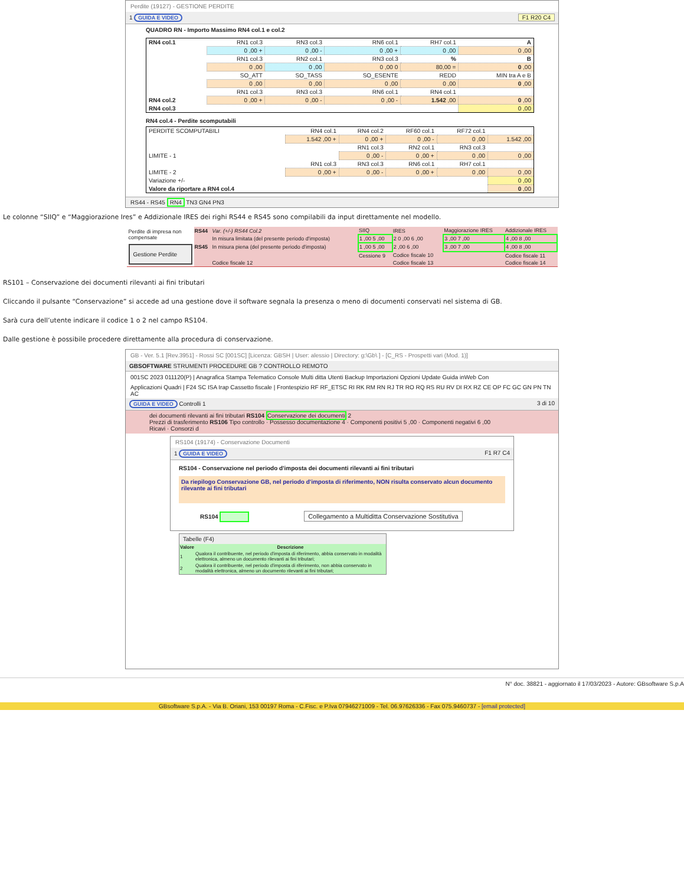Perdite (19127) - GESTIONE PERDITE
1 GUIDA E VIDEO F1 R20 C4
QUADRO RN - Importo Massimo RN4 col.1 e col.2
| RN4 col.1 | RN1 col.3 | RN3 col.3 | RN6 col.1 | RH7 col.1 | A |
| | 0 ,00 + | 0 ,00 - | 0 ,00 + | 0 ,00 | 0 ,00 |
| | RN1 col.3 | RN2 col.1 | RN3 col.3 | % | B |
| | 0 ,00 | 0 ,00 | 0 ,00 0 | 80,00 = | 0 ,00 |
| | SO_ATT | SO_TASS | SO_ESENTE | REDD | MIN tra A e B |
| | 0 ,00 | 0 ,00 | 0 ,00 | 0 ,00 | 0 ,00 |
| | RN1 col.3 | RN3 col.3 | RN6 col.1 | RN4 col.1 | |
| RN4 col.2 | 0 ,00 + | 0 ,00 - | 0 ,00 - | 1.542 ,00 | 0 ,00 |
| RN4 col.3 | | | | | 0 ,00 |
RN4 col.4 - Perdite scomputabili
| PERDITE SCOMPUTABILI | RN4 col.1 | RN4 col.2 | RF60 col.1 | RF72 col.1 | |
| | 1.542 ,00 + | 0 ,00 + | 0 ,00 - | 0 ,00 | 1.542 ,00 |
| | | RN1 col.3 | RN2 col.1 | RN3 col.3 | |
| LIMITE - 1 | | 0 ,00 - | 0 ,00 + | 0 ,00 | 0 ,00 |
| | RN1 col.3 | RN3 col.3 | RN6 col.1 | RH7 col.1 | |
| LIMITE - 2 | 0 ,00 + | 0 ,00 - | 0 ,00 + | 0 ,00 | 0 ,00 |
| Variazione +/- | | | | | 0 ,00 |
| Valore da riportare a RN4 col.4 | | | | | 0 ,00 |
RS44 - RS45 RN4 TN3 GN4 PN3
Le colonne “SIIQ” e “Maggiorazione Ires” e Addizionale IRES dei righi RS44 e RS45 sono compilabili da input direttamente nel modello.
Perdite di impresa non compensate
Gestione Perdite
| RS44 | Var. (+/-) RS44 Col.2 | SIIQ | IRES | Maggiorazione IRES | Addizionale IRES |
| | In misura limitata (del presente periodo d'imposta) | 1 ,00 5 ,00 | 2 0 ,00 6 ,00 | 3 ,00 7 ,00 | 4 ,00 8 ,00 |
| RS45 | In misura piena (del presente periodo d'imposta) | 1 ,00 5 ,00 | 2 ,00 6 ,00 | 3 ,00 7 ,00 | 4 ,00 8 ,00 |
| | | Cessione 9 | Codice fiscale 10 | | Codice fiscale 11 |
| | Codice fiscale 12 | | Codice fiscale 13 | | Codice fiscale 14 |
RS101 – Conservazione dei documenti rilevanti ai fini tributari
Cliccando il pulsante “Conservazione” si accede ad una gestione dove il software segnala la presenza o meno di documenti conservati nel sistema di GB.
Sarà cura dell’utente indicare il codice 1 o 2 nel campo RS104.
Dalle gestione è possibile procedere direttamente alla procedura di conservazione.
GB - Ver. 5.1 [Rev.3951] - Rossi SC [001SC] [Licenza: GBSH | User: alessio | Directory: g:\Gb\ ] - [C_RS - Prospetti vari (Mod. 1)]
GBSOFTWARE STRUMENTI PROCEDURE GB ? CONTROLLO REMOTO
001SC 2023 011120(P) | Anagrafica Stampa Telematico Console Multi ditta Utenti Backup Importazioni Opzioni Update Guida inWeb Con
Applicazioni Quadri | F24 SC ISA Irap Cassetto fiscale | Frontespizio RF RF_ETSC RI RK RM RN RJ TR RO RQ RS RU RV DI RX RZ CE OP FC GC GN PN TN AC
GUIDA E VIDEO Controlli 1 3 di 10
dei documenti rilevanti ai fini tributari RS104 Conservazione dei documenti 2
Prezzi di trasferimento RS106 Tipo controllo · Possesso documentazione 4 · Componenti positivi 5 ,00 · Componenti negativi 6 ,00
Ricavi · Consorzi d
RS104 (19174) - Conservazione Documenti
1 GUIDA E VIDEO F1 R7 C4
RS104 - Conservazione nel periodo d'imposta dei documenti rilevanti ai fini tributari
Da riepilogo Conservazione GB, nel periodo d'imposta di riferimento, NON risulta conservato alcun documento rilevante ai fini tributari
RS104 Collegamento a Multiditta Conservazione Sostitutiva
Tabelle (F4)
| Valore | Descrizione |
| --- | --- |
| 1 | Qualora il contribuente, nel periodo d'imposta di riferimento, abbia conservato in modalità elettronica, almeno un documento rilevanti ai fini tributari; |
| 2 | Qualora il contribuente, nel periodo d'imposta di riferimento, non abbia conservato in modalità elettronica, almeno un documento rilevanti ai fini tributari; |
N° doc. 38821 - aggiornato il 17/03/2023 - Autore: GBsoftware S.p.A
GBsoftware S.p.A. - Via B. Oriani, 153 00197 Roma - C.Fisc. e P.Iva 07946271009 - Tel. 06.97626336 - Fax 075.9460737 - [email protected]